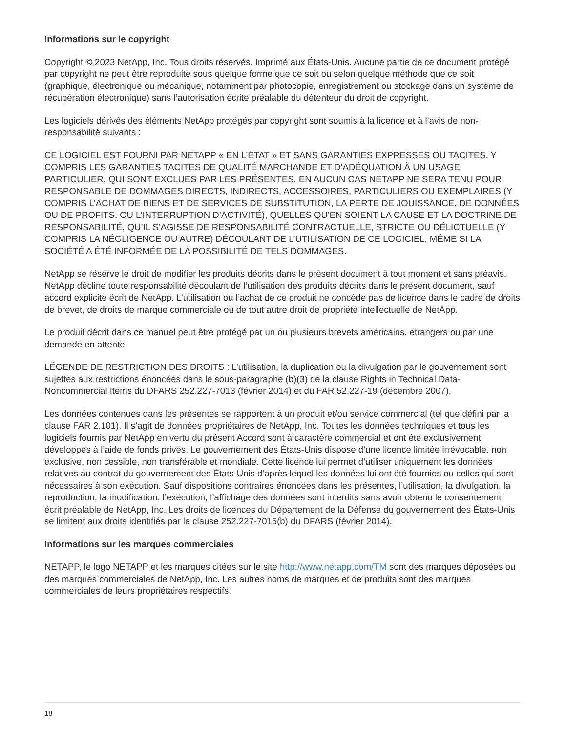Informations sur le copyright
Copyright © 2023 NetApp, Inc. Tous droits réservés. Imprimé aux États-Unis. Aucune partie de ce document protégé par copyright ne peut être reproduite sous quelque forme que ce soit ou selon quelque méthode que ce soit (graphique, électronique ou mécanique, notamment par photocopie, enregistrement ou stockage dans un système de récupération électronique) sans l’autorisation écrite préalable du détenteur du droit de copyright.
Les logiciels dérivés des éléments NetApp protégés par copyright sont soumis à la licence et à l’avis de non-responsabilité suivants :
CE LOGICIEL EST FOURNI PAR NETAPP « EN L’ÉTAT » ET SANS GARANTIES EXPRESSES OU TACITES, Y COMPRIS LES GARANTIES TACITES DE QUALITÉ MARCHANDE ET D’ADÉQUATION À UN USAGE PARTICULIER, QUI SONT EXCLUES PAR LES PRÉSENTES. EN AUCUN CAS NETAPP NE SERA TENU POUR RESPONSABLE DE DOMMAGES DIRECTS, INDIRECTS, ACCESSOIRES, PARTICULIERS OU EXEMPLAIRES (Y COMPRIS L’ACHAT DE BIENS ET DE SERVICES DE SUBSTITUTION, LA PERTE DE JOUISSANCE, DE DONNÉES OU DE PROFITS, OU L’INTERRUPTION D’ACTIVITÉ), QUELLES QU’EN SOIENT LA CAUSE ET LA DOCTRINE DE RESPONSABILITÉ, QU’IL S’AGISSE DE RESPONSABILITÉ CONTRACTUELLE, STRICTE OU DÉLICTUELLE (Y COMPRIS LA NÉGLIGENCE OU AUTRE) DÉCOULANT DE L’UTILISATION DE CE LOGICIEL, MÊME SI LA SOCIÉTÉ A ÉTÉ INFORMÉE DE LA POSSIBILITÉ DE TELS DOMMAGES.
NetApp se réserve le droit de modifier les produits décrits dans le présent document à tout moment et sans préavis. NetApp décline toute responsabilité découlant de l’utilisation des produits décrits dans le présent document, sauf accord explicite écrit de NetApp. L’utilisation ou l’achat de ce produit ne concède pas de licence dans le cadre de droits de brevet, de droits de marque commerciale ou de tout autre droit de propriété intellectuelle de NetApp.
Le produit décrit dans ce manuel peut être protégé par un ou plusieurs brevets américains, étrangers ou par une demande en attente.
LÉGENDE DE RESTRICTION DES DROITS : L’utilisation, la duplication ou la divulgation par le gouvernement sont sujettes aux restrictions énoncées dans le sous-paragraphe (b)(3) de la clause Rights in Technical Data-Noncommercial Items du DFARS 252.227-7013 (février 2014) et du FAR 52.227-19 (décembre 2007).
Les données contenues dans les présentes se rapportent à un produit et/ou service commercial (tel que défini par la clause FAR 2.101). Il s’agit de données propriétaires de NetApp, Inc. Toutes les données techniques et tous les logiciels fournis par NetApp en vertu du présent Accord sont à caractère commercial et ont été exclusivement développés à l’aide de fonds privés. Le gouvernement des États-Unis dispose d’une licence limitée irrévocable, non exclusive, non cessible, non transférable et mondiale. Cette licence lui permet d’utiliser uniquement les données relatives au contrat du gouvernement des États-Unis d’après lequel les données lui ont été fournies ou celles qui sont nécessaires à son exécution. Sauf dispositions contraires énoncées dans les présentes, l’utilisation, la divulgation, la reproduction, la modification, l’exécution, l’affichage des données sont interdits sans avoir obtenu le consentement écrit préalable de NetApp, Inc. Les droits de licences du Département de la Défense du gouvernement des États-Unis se limitent aux droits identifiés par la clause 252.227-7015(b) du DFARS (février 2014).
Informations sur les marques commerciales
NETAPP, le logo NETAPP et les marques citées sur le site http://www.netapp.com/TM sont des marques déposées ou des marques commerciales de NetApp, Inc. Les autres noms de marques et de produits sont des marques commerciales de leurs propriétaires respectifs.
18